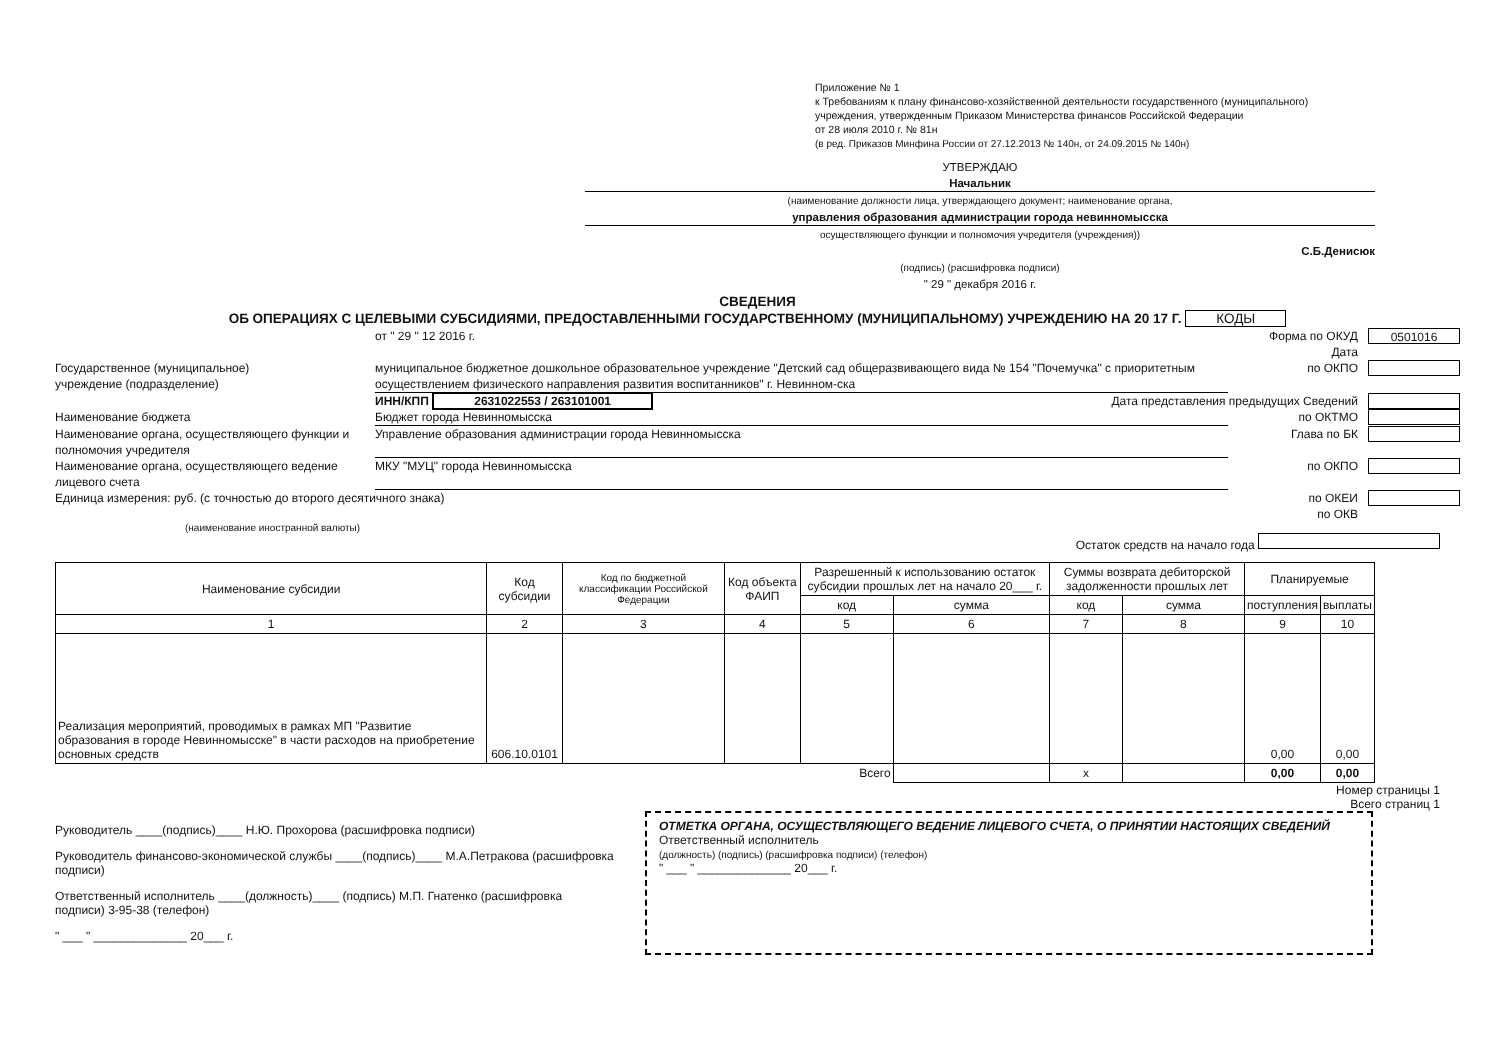Приложение № 1
к Требованиям к плану финансово-хозяйственной деятельности государственного (муниципального)
учреждения, утвержденным Приказом Министерства финансов Российской Федерации
от 28 июля 2010 г. № 81н
(в ред. Приказов Минфина России от 27.12.2013 № 140н, от 24.09.2015 № 140н)
УТВЕРЖДАЮ
Начальник
(наименование должности лица, утверждающего документ; наименование органа,
управления образования администрации города невинномысска
осуществляющего функции и полномочия учредителя (учреждения))
С.Б.Денисюк
(подпись) (расшифровка подписи)
" 29 " декабря 2016 г.
СВЕДЕНИЯ
ОБ ОПЕРАЦИЯХ С ЦЕЛЕВЫМИ СУБСИДИЯМИ, ПРЕДОСТАВЛЕННЫМИ ГОСУДАРСТВЕННОМУ (МУНИЦИПАЛЬНОМУ) УЧРЕЖДЕНИЮ НА 20 17 Г. КОДЫ
от " 29 " 12 2016 г. Форма по ОКУД
Дата
0501016
Государственное (муниципальное)
учреждение (подразделение)
муниципальное бюджетное дошкольное образовательное учреждение "Детский сад общеразвивающего вида № 154 "Почемучка" с приоритетным осуществлением физического направления развития воспитанников" г. Невинном-ска
по ОКПО
ИНН/КПП 2631022553 / 263101001 Дата представления предыдущих Сведений
Наименование бюджета Бюджет города Невинномысска по ОКТМО
Наименование органа, осуществляющего функции и полномочия учредителя
Управление образования администрации города Невинномысска
Глава по БК
Наименование органа, осуществляющего ведение лицевого счета
МКУ "МУЦ" города Невинномысска по ОКПО
Единица измерения: руб. (с точностью до второго десятичного знака)
по ОКЕИ
по ОКВ
(наименование иностранной валюты)
Остаток средств на начало года
| Наименование субсидии | Код субсидии | Код по бюджетной классификации Российской Федерации | Код объекта ФАИП | Разрешенный к использованию остаток субсидии прошлых лет на начало 20___ г. | | Суммы возврата дебиторской задолженности прошлых лет | | Планируемые | |
| --- | --- | --- | --- | --- | --- | --- | --- | --- | --- |
| | | | | код | сумма | код | сумма | поступления | выплаты |
| 1 | 2 | 3 | 4 | 5 | 6 | 7 | 8 | 9 | 10 |
| Реализация мероприятий, проводимых в рамках МП "Развитие образования в городе Невинномысске" в части расходов на приобретение основных средств | 606.10.0101 | | | | | | | 0,00 | 0,00 |
| Всего | | | | | | x | | 0,00 | 0,00 |
Номер страницы 1
Всего страниц 1
Руководитель ____(подпись)____ Н.Ю. Прохорова (расшифровка подписи)
Руководитель финансово-экономической службы ____(подпись)____ М.А.Петракова (расшифровка подписи)
Ответственный исполнитель ____(должность)____ (подпись) М.П. Гнатенко (расшифровка подписи) 3-95-38 (телефон)
" ___ " ______________ 20___ г.
ОТМЕТКА ОРГАНА, ОСУЩЕСТВЛЯЮЩЕГО ВЕДЕНИЕ ЛИЦЕВОГО СЧЕТА, О ПРИНЯТИИ НАСТОЯЩИХ СВЕДЕНИЙ
Ответственный исполнитель
(должность) (подпись) (расшифровка подписи) (телефон)
" ___ " ______________ 20___ г.